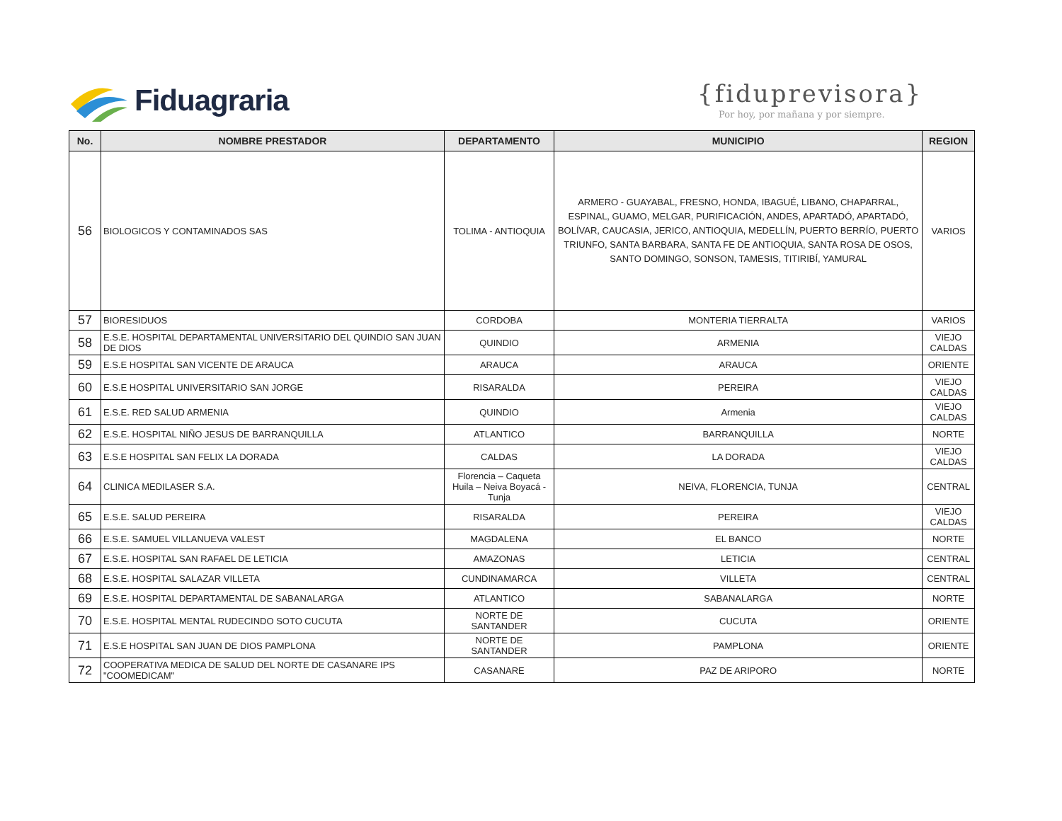Fiduagraria {fiduprevisora}
Por hoy, por mañana y por siempre.
| No. | NOMBRE PRESTADOR | DEPARTAMENTO | MUNICIPIO | REGION |
| --- | --- | --- | --- | --- |
| 56 | BIOLOGICOS Y CONTAMINADOS SAS | TOLIMA - ANTIOQUIA | ARMERO - GUAYABAL, FRESNO, HONDA, IBAGUÉ, LIBANO, CHAPARRAL, ESPINAL, GUAMO, MELGAR, PURIFICACIÓN, ANDES, APARTADÓ, APARTADÓ, BOLÍVAR, CAUCASIA, JERICO, ANTIOQUIA, MEDELLÍN, PUERTO BERRÍO, PUERTO TRIUNFO, SANTA BARBARA, SANTA FE DE ANTIOQUIA, SANTA ROSA DE OSOS, SANTO DOMINGO, SONSON, TAMESIS, TITIRIBÍ, YAMURAL | VARIOS |
| 57 | BIORESIDUOS | CORDOBA | MONTERIA TIERRALTA | VARIOS |
| 58 | E.S.E. HOSPITAL DEPARTAMENTAL UNIVERSITARIO DEL QUINDIO SAN JUAN DE DIOS | QUINDIO | ARMENIA | VIEJO CALDAS |
| 59 | E.S.E HOSPITAL SAN VICENTE DE ARAUCA | ARAUCA | ARAUCA | ORIENTE |
| 60 | E.S.E HOSPITAL UNIVERSITARIO SAN JORGE | RISARALDA | PEREIRA | VIEJO CALDAS |
| 61 | E.S.E. RED SALUD ARMENIA | QUINDIO | Armenia | VIEJO CALDAS |
| 62 | E.S.E. HOSPITAL NIÑO JESUS DE BARRANQUILLA | ATLANTICO | BARRANQUILLA | NORTE |
| 63 | E.S.E HOSPITAL SAN FELIX LA DORADA | CALDAS | LA DORADA | VIEJO CALDAS |
| 64 | CLINICA MEDILASER S.A. | Florencia – Caqueta Huila – Neiva Boyacá - Tunja | NEIVA, FLORENCIA, TUNJA | CENTRAL |
| 65 | E.S.E. SALUD PEREIRA | RISARALDA | PEREIRA | VIEJO CALDAS |
| 66 | E.S.E. SAMUEL VILLANUEVA VALEST | MAGDALENA | EL BANCO | NORTE |
| 67 | E.S.E. HOSPITAL SAN RAFAEL DE LETICIA | AMAZONAS | LETICIA | CENTRAL |
| 68 | E.S.E. HOSPITAL SALAZAR VILLETA | CUNDINAMARCA | VILLETA | CENTRAL |
| 69 | E.S.E. HOSPITAL DEPARTAMENTAL DE SABANALARGA | ATLANTICO | SABANALARGA | NORTE |
| 70 | E.S.E. HOSPITAL MENTAL RUDECINDO SOTO CUCUTA | NORTE DE SANTANDER | CUCUTA | ORIENTE |
| 71 | E.S.E HOSPITAL SAN JUAN DE DIOS PAMPLONA | NORTE DE SANTANDER | PAMPLONA | ORIENTE |
| 72 | COOPERATIVA MEDICA DE SALUD DEL NORTE DE CASANARE IPS "COOMEDICAM" | CASANARE | PAZ DE ARIPORO | NORTE |